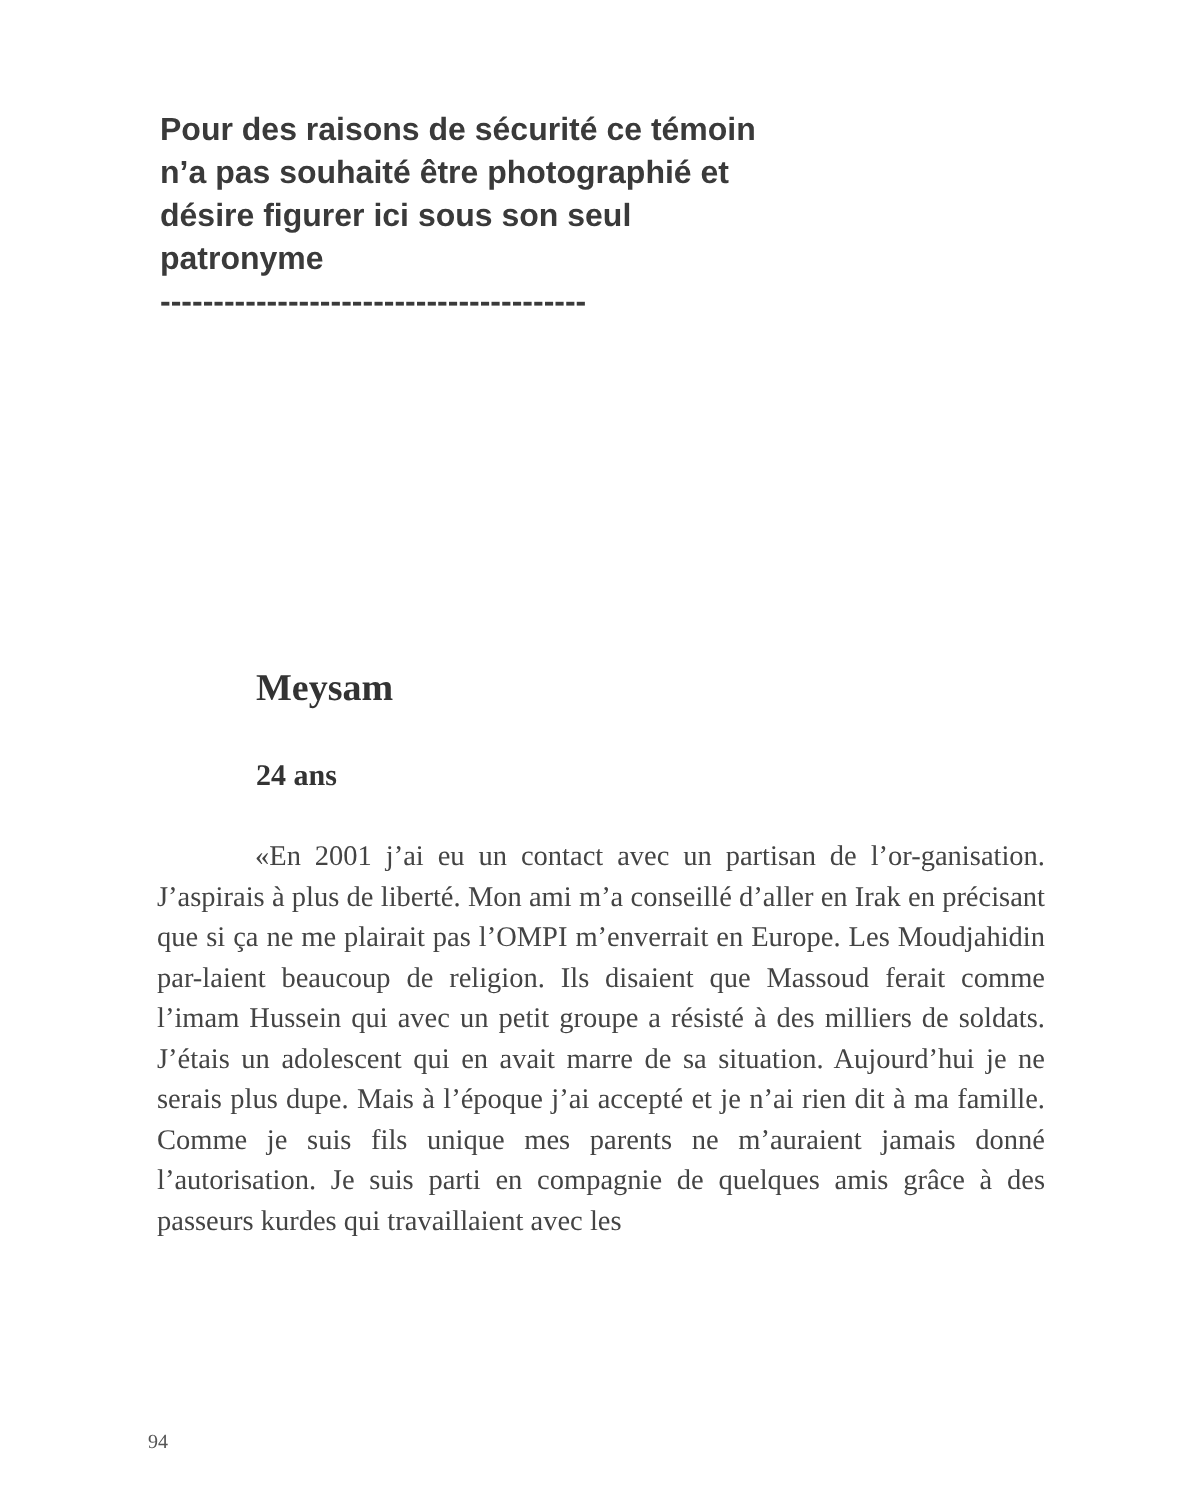Pour des raisons de sécurité ce témoin n’a pas souhaité être photographié et désire figurer ici sous son seul patronyme
----------------------------------------
Meysam
24 ans
«En 2001 j’ai eu un contact avec un partisan de l’or-ganisation. J’aspirais à plus de liberté. Mon ami m’a conseillé d’aller en Irak en précisant que si ça ne me plairait pas l’OMPI m’enverrait en Europe. Les Moudjahidin par-laient beaucoup de religion. Ils disaient que Massoud ferait comme l’imam Hussein qui avec un petit groupe a résisté à des milliers de soldats. J’étais un adolescent qui en avait marre de sa situation. Aujourd’hui je ne serais plus dupe. Mais à l’époque j’ai accepté et je n’ai rien dit à ma famille. Comme je suis fils unique mes parents ne m’auraient jamais donné l’autorisation. Je suis parti en compagnie de quelques amis grâce à des passeurs kurdes qui travaillaient avec les
94